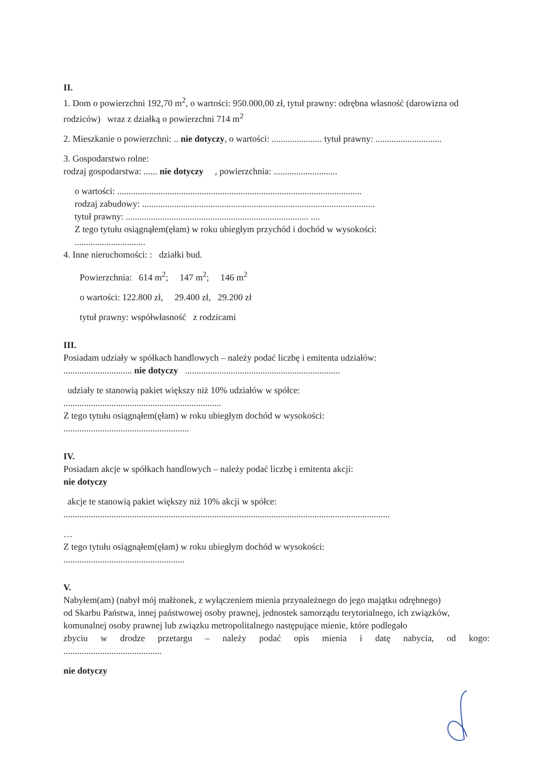II.
1. Dom o powierzchni 192,70 m<sup>2</sup>, o wartości: 950.000,00 zł, tytuł prawny: odrębna własność (darowizna od rodziców) wraz z działką o powierzchni 714 m<sup>2</sup>
2. Mieszkanie o powierzchni: .. nie dotyczy, o wartości: ...................... tytuł prawny: .............................
3. Gospodarstwo rolne:
rodzaj gospodarstwa: ...... nie dotyczy , powierzchnia: ............................
o wartości: ...........................................................................................................
rodzaj zabudowy: ......................................................................................................
tytuł prawny: ................................................................................ ....
Z tego tytułu osiągnąłem(ęłam) w roku ubiegłym przychód i dochód w wysokości:
...............................
4. Inne nieruchomości: : działki bud.
Powierzchnia: 614 m<sup>2</sup>; 147 m<sup>2</sup>; 146 m<sup>2</sup>
o wartości: 122.800 zł, 29.400 zł, 29.200 zł
tytuł prawny: współwłasność z rodzicami
III.
Posiadam udziały w spółkach handlowych – należy podać liczbę i emitenta udziałów:
.............................. nie dotyczy ....................................................................
udziały te stanowią pakiet większy niż 10% udziałów w spółce:
.....................................................................
Z tego tytułu osiągnąłem(ęłam) w roku ubiegłym dochód w wysokości:
.......................................................
IV.
Posiadam akcje w spółkach handlowych – należy podać liczbę i emitenta akcji:
nie dotyczy
akcje te stanowią pakiet większy niż 10% akcji w spółce:
...............................................................................................................................................
…
Z tego tytułu osiągnąłem(ęłam) w roku ubiegłym dochód w wysokości:
.....................................................
V.
Nabyłem(am) (nabył mój małżonek, z wyłączeniem mienia przynależnego do jego majątku odrębnego)
od Skarbu Państwa, innej państwowej osoby prawnej, jednostek samorządu terytorialnego, ich związków, komunalnej osoby prawnej lub związku metropolitalnego następujące mienie, które podlegało
zbyciu w drodze przetargu – należy podać opis mienia i datę nabycia, od kogo:
...........................................
nie dotyczy